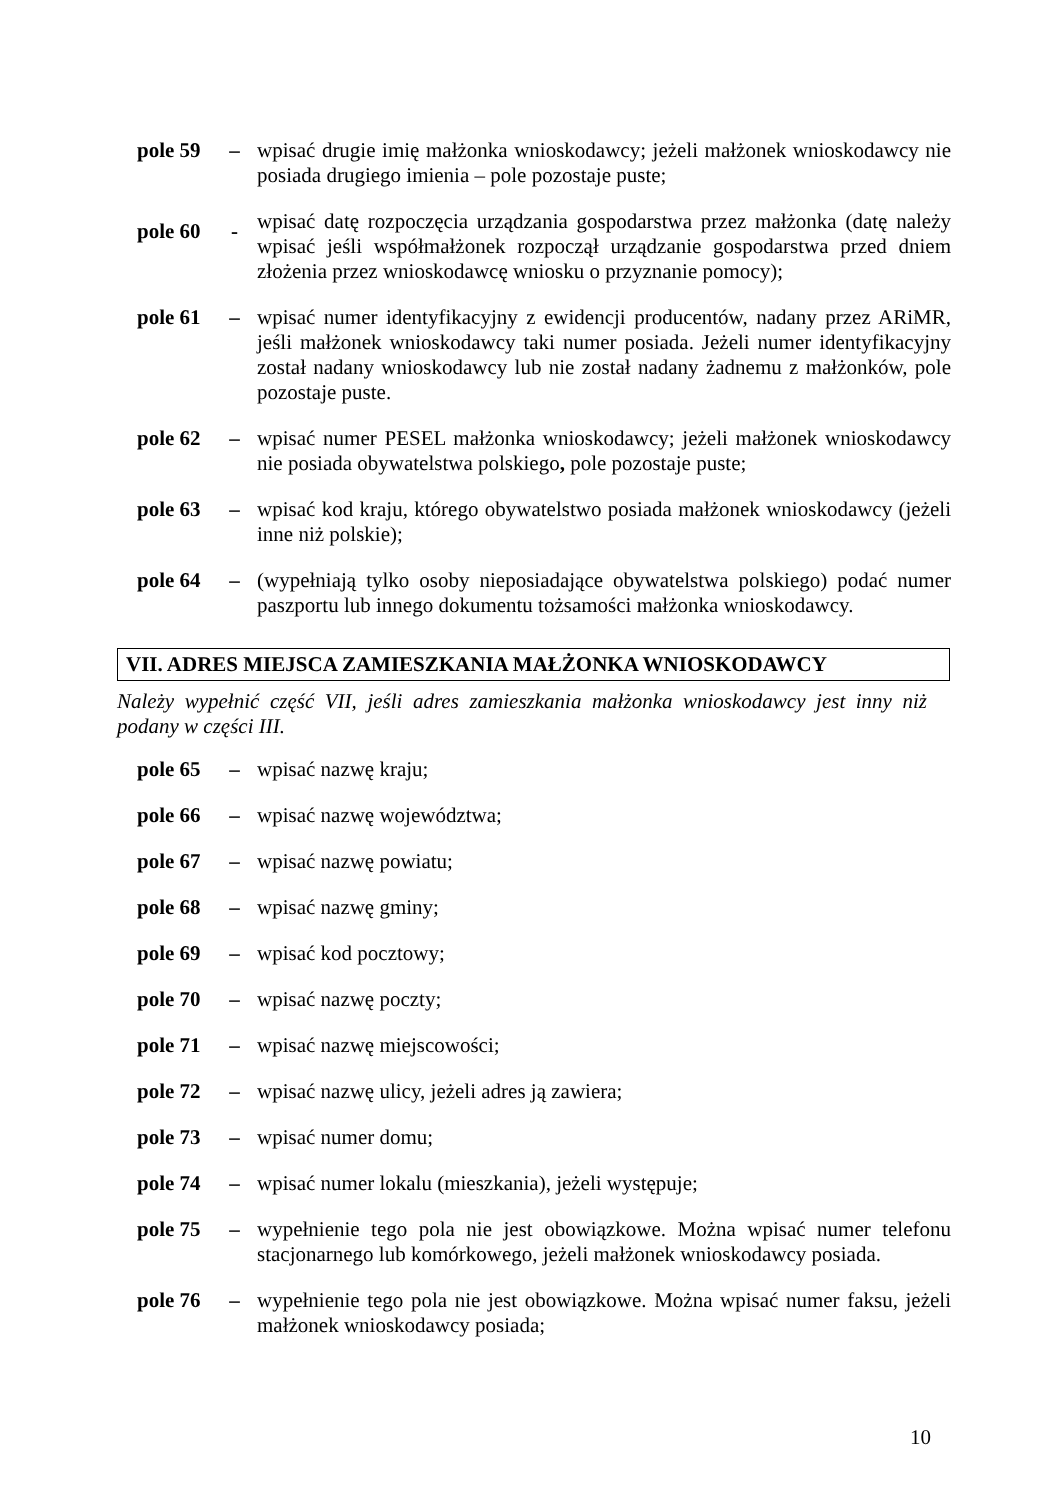pole 59
– wpisać drugie imię małżonka wnioskodawcy; jeżeli małżonek wnioskodawcy nie posiada drugiego imienia – pole pozostaje puste;
pole 60
-
wpisać datę rozpoczęcia urządzania gospodarstwa przez małżonka (datę należy wpisać jeśli współmałżonek rozpoczął urządzanie gospodarstwa przed dniem złożenia przez wnioskodawcę wniosku o przyznanie pomocy);
pole 61
– wpisać numer identyfikacyjny z ewidencji producentów, nadany przez ARiMR, jeśli małżonek wnioskodawcy taki numer posiada. Jeżeli numer identyfikacyjny został nadany wnioskodawcy lub nie został nadany żadnemu z małżonków, pole pozostaje puste.
pole 62
– wpisać numer PESEL małżonka wnioskodawcy; jeżeli małżonek wnioskodawcy nie posiada obywatelstwa polskiego, pole pozostaje puste;
pole 63
– wpisać kod kraju, którego obywatelstwo posiada małżonek wnioskodawcy (jeżeli inne niż polskie);
pole 64
– (wypełniają tylko osoby nieposiadające obywatelstwa polskiego) podać numer paszportu lub innego dokumentu tożsamości małżonka wnioskodawcy.
VII. ADRES MIEJSCA ZAMIESZKANIA MAŁŻONKA WNIOSKODAWCY
Należy wypełnić część VII, jeśli adres zamieszkania małżonka wnioskodawcy jest inny niż podany w części III.
pole 65
– wpisać nazwę kraju;
pole 66
– wpisać nazwę województwa;
pole 67
– wpisać nazwę powiatu;
pole 68
– wpisać nazwę gminy;
pole 69
– wpisać kod pocztowy;
pole 70
– wpisać nazwę poczty;
pole 71
– wpisać nazwę miejscowości;
pole 72
– wpisać nazwę ulicy, jeżeli adres ją zawiera;
pole 73
– wpisać numer domu;
pole 74
– wpisać numer lokalu (mieszkania), jeżeli występuje;
pole 75
– wypełnienie tego pola nie jest obowiązkowe. Można wpisać numer telefonu stacjonarnego lub komórkowego, jeżeli małżonek wnioskodawcy posiada.
pole 76
– wypełnienie tego pola nie jest obowiązkowe. Można wpisać numer faksu, jeżeli małżonek wnioskodawcy posiada;
10